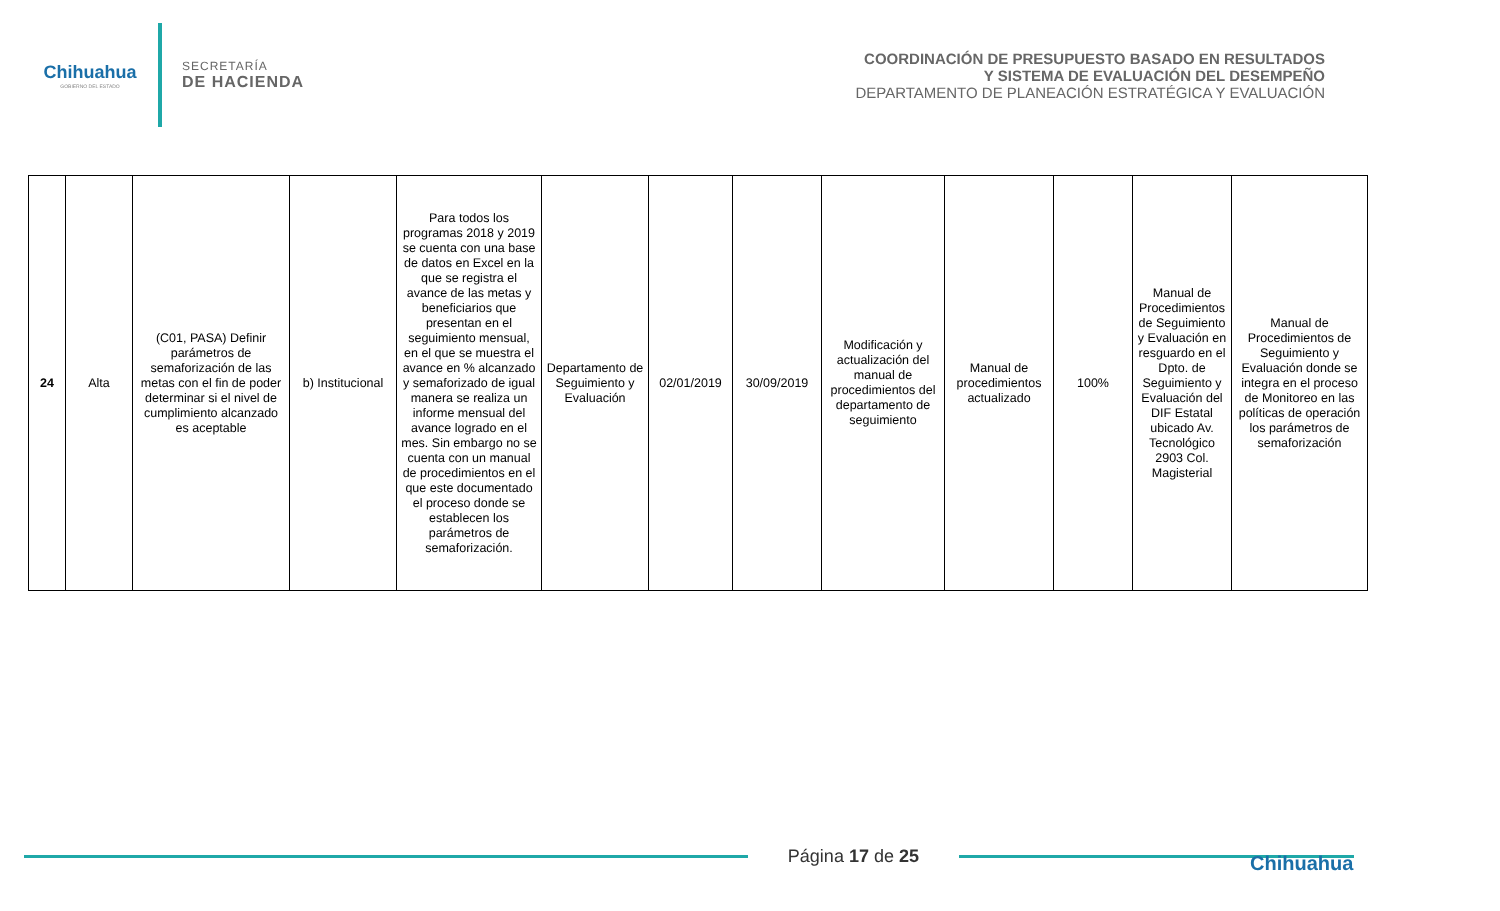Chihuahua
GOBIERNO DEL ESTADO
SECRETARÍA
DE HACIENDA
COORDINACIÓN DE PRESUPUESTO BASADO EN RESULTADOS
Y SISTEMA DE EVALUACIÓN DEL DESEMPEÑO
DEPARTAMENTO DE PLANEACIÓN ESTRATÉGICA Y EVALUACIÓN
| 24 | Alta | (C01, PASA) Definir parámetros de semaforización de las metas con el fin de poder determinar si el nivel de cumplimiento alcanzado es aceptable | b) Institucional | Para todos los programas 2018 y 2019 se cuenta con una base de datos en Excel en la que se registra el avance de las metas y beneficiarios que presentan en el seguimiento mensual, en el que se muestra el avance en % alcanzado y semaforizado de igual manera se realiza un informe mensual del avance logrado en el mes. Sin embargo no se cuenta con un manual de procedimientos en el que este documentado el proceso donde se establecen los parámetros de semaforización. | Departamento de Seguimiento y Evaluación | 02/01/2019 | 30/09/2019 | Modificación y actualización del manual de procedimientos del departamento de seguimiento | Manual de procedimientos actualizado | 100% | Manual de Procedimientos de Seguimiento y Evaluación en resguardo en el Dpto. de Seguimiento y Evaluación del DIF Estatal ubicado Av. Tecnológico 2903 Col. Magisterial | Manual de Procedimientos de Seguimiento y Evaluación donde se integra en el proceso de Monitoreo en las políticas de operación los parámetros de semaforización |
Página 17 de 25 Chihuahua